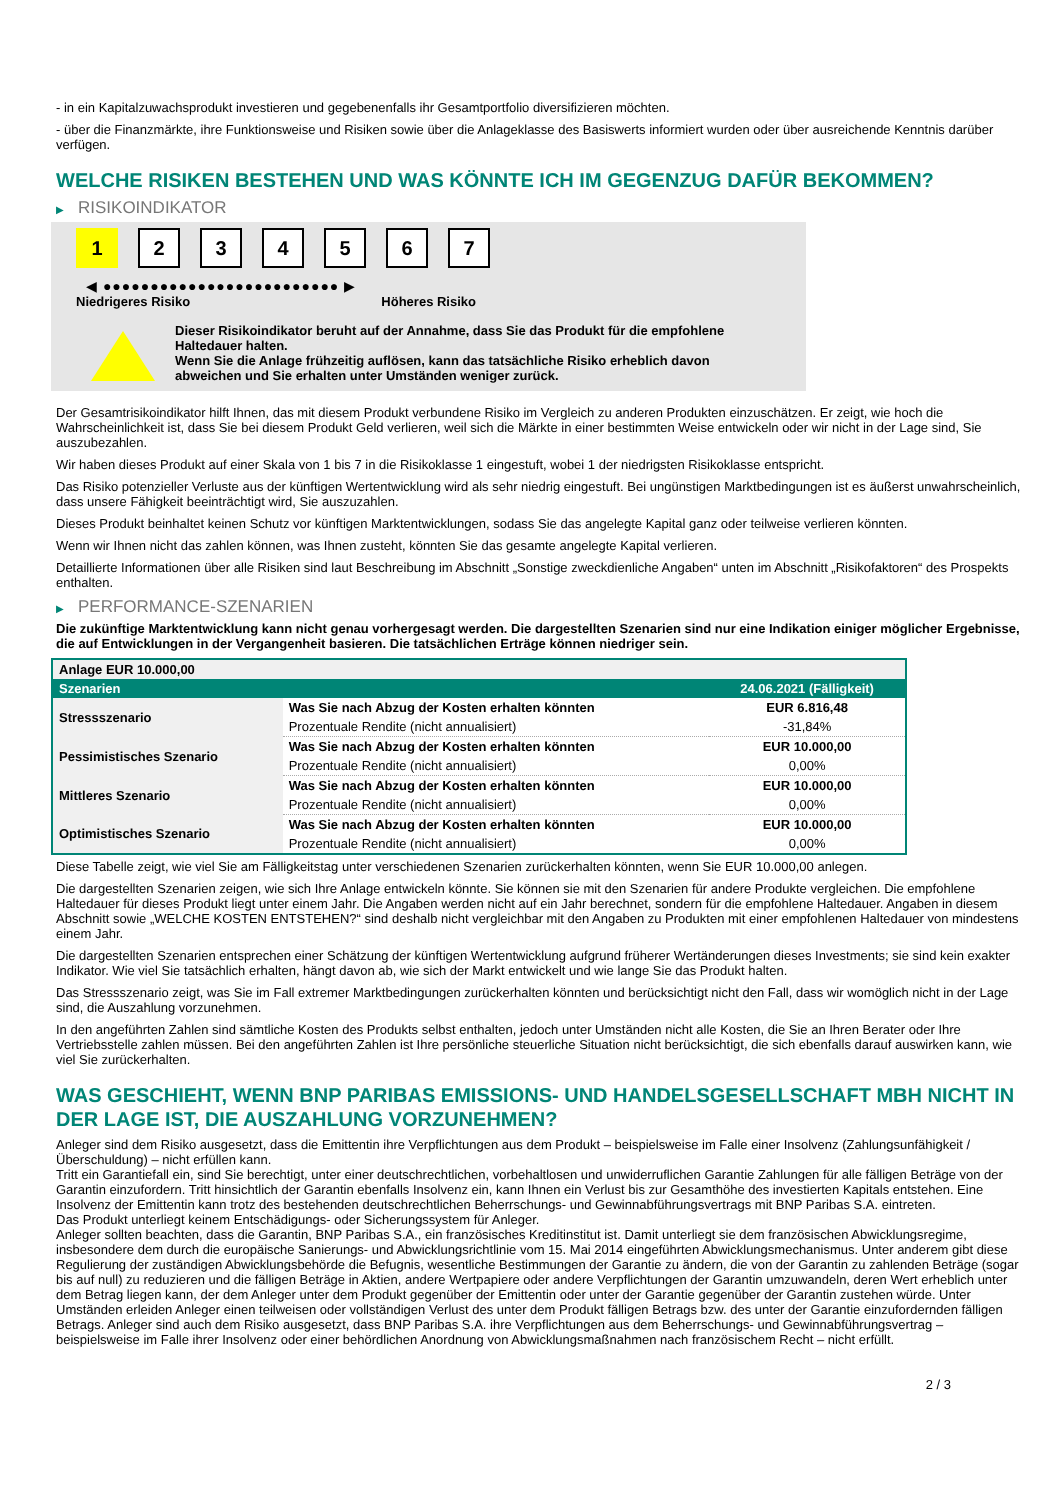- in ein Kapitalzuwachsprodukt investieren und gegebenenfalls ihr Gesamtportfolio diversifizieren möchten.
- über die Finanzmärkte, ihre Funktionsweise und Risiken sowie über die Anlageklasse des Basiswerts informiert wurden oder über ausreichende Kenntnis darüber verfügen.
WELCHE RISIKEN BESTEHEN UND WAS KÖNNTE ICH IM GEGENZUG DAFÜR BEKOMMEN?
▶ RISIKOINDIKATOR
1 2 3 4 5 6 7
◀ ●●●●●●●●●●●●●●●●●●●●●●●●● ▶
Niedrigeres Risiko Höheres Risiko
Dieser Risikoindikator beruht auf der Annahme, dass Sie das Produkt für die empfohlene
Haltedauer halten.
Wenn Sie die Anlage frühzeitig auflösen, kann das tatsächliche Risiko erheblich davon
abweichen und Sie erhalten unter Umständen weniger zurück.
Der Gesamtrisikoindikator hilft Ihnen, das mit diesem Produkt verbundene Risiko im Vergleich zu anderen Produkten einzuschätzen. Er zeigt, wie hoch die Wahrscheinlichkeit ist, dass Sie bei diesem Produkt Geld verlieren, weil sich die Märkte in einer bestimmten Weise entwickeln oder wir nicht in der Lage sind, Sie auszubezahlen.
Wir haben dieses Produkt auf einer Skala von 1 bis 7 in die Risikoklasse 1 eingestuft, wobei 1 der niedrigsten Risikoklasse entspricht.
Das Risiko potenzieller Verluste aus der künftigen Wertentwicklung wird als sehr niedrig eingestuft. Bei ungünstigen Marktbedingungen ist es äußerst unwahrscheinlich, dass unsere Fähigkeit beeinträchtigt wird, Sie auszuzahlen.
Dieses Produkt beinhaltet keinen Schutz vor künftigen Marktentwicklungen, sodass Sie das angelegte Kapital ganz oder teilweise verlieren könnten.
Wenn wir Ihnen nicht das zahlen können, was Ihnen zusteht, könnten Sie das gesamte angelegte Kapital verlieren.
Detaillierte Informationen über alle Risiken sind laut Beschreibung im Abschnitt „Sonstige zweckdienliche Angaben“ unten im Abschnitt „Risikofaktoren“ des Prospekts enthalten.
▶ PERFORMANCE-SZENARIEN
Die zukünftige Marktentwicklung kann nicht genau vorhergesagt werden. Die dargestellten Szenarien sind nur eine Indikation einiger möglicher Ergebnisse, die auf Entwicklungen in der Vergangenheit basieren. Die tatsächlichen Erträge können niedriger sein.
| Anlage EUR 10.000,00 | | |
| --- | --- | --- |
| Szenarien | | 24.06.2021 (Fälligkeit) |
| Stressszenario | Was Sie nach Abzug der Kosten erhalten könnten | EUR 6.816,48 |
| | Prozentuale Rendite (nicht annualisiert) | -31,84% |
| Pessimistisches Szenario | Was Sie nach Abzug der Kosten erhalten könnten | EUR 10.000,00 |
| | Prozentuale Rendite (nicht annualisiert) | 0,00% |
| Mittleres Szenario | Was Sie nach Abzug der Kosten erhalten könnten | EUR 10.000,00 |
| | Prozentuale Rendite (nicht annualisiert) | 0,00% |
| Optimistisches Szenario | Was Sie nach Abzug der Kosten erhalten könnten | EUR 10.000,00 |
| | Prozentuale Rendite (nicht annualisiert) | 0,00% |
Diese Tabelle zeigt, wie viel Sie am Fälligkeitstag unter verschiedenen Szenarien zurückerhalten könnten, wenn Sie EUR 10.000,00 anlegen.
Die dargestellten Szenarien zeigen, wie sich Ihre Anlage entwickeln könnte. Sie können sie mit den Szenarien für andere Produkte vergleichen. Die empfohlene Haltedauer für dieses Produkt liegt unter einem Jahr. Die Angaben werden nicht auf ein Jahr berechnet, sondern für die empfohlene Haltedauer. Angaben in diesem Abschnitt sowie „WELCHE KOSTEN ENTSTEHEN?“ sind deshalb nicht vergleichbar mit den Angaben zu Produkten mit einer empfohlenen Haltedauer von mindestens einem Jahr.
Die dargestellten Szenarien entsprechen einer Schätzung der künftigen Wertentwicklung aufgrund früherer Wertänderungen dieses Investments; sie sind kein exakter Indikator. Wie viel Sie tatsächlich erhalten, hängt davon ab, wie sich der Markt entwickelt und wie lange Sie das Produkt halten.
Das Stressszenario zeigt, was Sie im Fall extremer Marktbedingungen zurückerhalten könnten und berücksichtigt nicht den Fall, dass wir womöglich nicht in der Lage sind, die Auszahlung vorzunehmen.
In den angeführten Zahlen sind sämtliche Kosten des Produkts selbst enthalten, jedoch unter Umständen nicht alle Kosten, die Sie an Ihren Berater oder Ihre Vertriebsstelle zahlen müssen. Bei den angeführten Zahlen ist Ihre persönliche steuerliche Situation nicht berücksichtigt, die sich ebenfalls darauf auswirken kann, wie viel Sie zurückerhalten.
WAS GESCHIEHT, WENN BNP PARIBAS EMISSIONS- UND HANDELSGESELLSCHAFT MBH NICHT IN DER LAGE IST, DIE AUSZAHLUNG VORZUNEHMEN?
Anleger sind dem Risiko ausgesetzt, dass die Emittentin ihre Verpflichtungen aus dem Produkt – beispielsweise im Falle einer Insolvenz (Zahlungsunfähigkeit / Überschuldung) – nicht erfüllen kann.
Tritt ein Garantiefall ein, sind Sie berechtigt, unter einer deutschrechtlichen, vorbehaltlosen und unwiderruflichen Garantie Zahlungen für alle fälligen Beträge von der Garantin einzufordern. Tritt hinsichtlich der Garantin ebenfalls Insolvenz ein, kann Ihnen ein Verlust bis zur Gesamthöhe des investierten Kapitals entstehen. Eine Insolvenz der Emittentin kann trotz des bestehenden deutschrechtlichen Beherrschungs- und Gewinnabführungsvertrags mit BNP Paribas S.A. eintreten.
Das Produkt unterliegt keinem Entschädigungs- oder Sicherungssystem für Anleger.
Anleger sollten beachten, dass die Garantin, BNP Paribas S.A., ein französisches Kreditinstitut ist. Damit unterliegt sie dem französischen Abwicklungsregime, insbesondere dem durch die europäische Sanierungs- und Abwicklungsrichtlinie vom 15. Mai 2014 eingeführten Abwicklungsmechanismus. Unter anderem gibt diese Regulierung der zuständigen Abwicklungsbehörde die Befugnis, wesentliche Bestimmungen der Garantie zu ändern, die von der Garantin zu zahlenden Beträge (sogar bis auf null) zu reduzieren und die fälligen Beträge in Aktien, andere Wertpapiere oder andere Verpflichtungen der Garantin umzuwandeln, deren Wert erheblich unter dem Betrag liegen kann, der dem Anleger unter dem Produkt gegenüber der Emittentin oder unter der Garantie gegenüber der Garantin zustehen würde. Unter Umständen erleiden Anleger einen teilweisen oder vollständigen Verlust des unter dem Produkt fälligen Betrags bzw. des unter der Garantie einzufordernden fälligen Betrags. Anleger sind auch dem Risiko ausgesetzt, dass BNP Paribas S.A. ihre Verpflichtungen aus dem Beherrschungs- und Gewinnabführungsvertrag – beispielsweise im Falle ihrer Insolvenz oder einer behördlichen Anordnung von Abwicklungsmaßnahmen nach französischem Recht – nicht erfüllt.
2 / 3